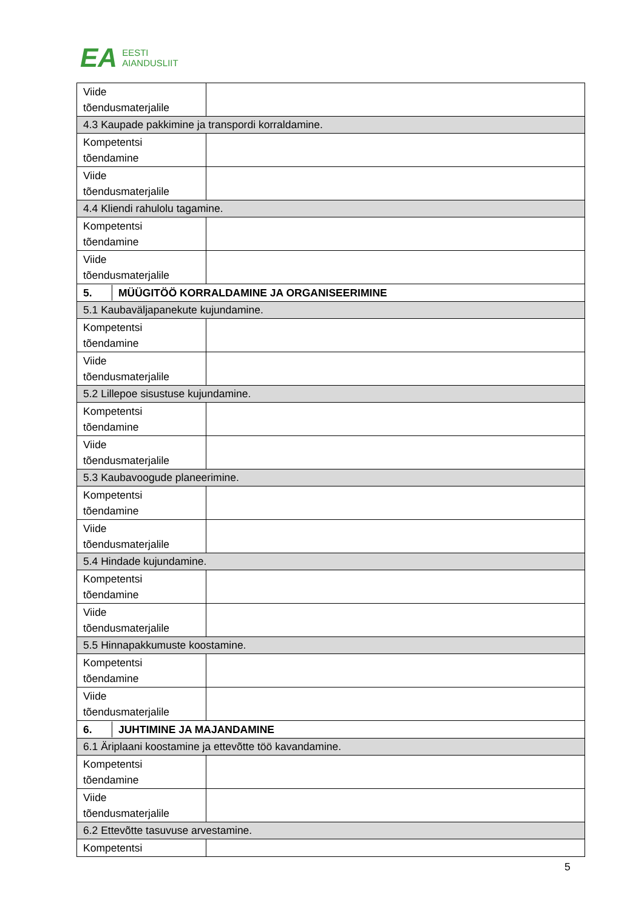EA
EESTI
AIANDUSLIIT
| Viide tõendusmaterjalile | |
| 4.3 Kaupade pakkimine ja transpordi korraldamine. | |
| Kompetentsi tõendamine | |
| Viide tõendusmaterjalile | |
| 4.4 Kliendi rahulolu tagamine. | |
| Kompetentsi tõendamine | |
| Viide tõendusmaterjalile | |
| 5. MÜÜGITÖÖ KORRALDAMINE JA ORGANISEERIMINE | |
| 5.1 Kaubaväljapanekute kujundamine. | |
| Kompetentsi tõendamine | |
| Viide tõendusmaterjalile | |
| 5.2 Lillepoe sisustuse kujundamine. | |
| Kompetentsi tõendamine | |
| Viide tõendusmaterjalile | |
| 5.3 Kaubavoogude planeerimine. | |
| Kompetentsi tõendamine | |
| Viide tõendusmaterjalile | |
| 5.4 Hindade kujundamine. | |
| Kompetentsi tõendamine | |
| Viide tõendusmaterjalile | |
| 5.5 Hinnapakkumuste koostamine. | |
| Kompetentsi tõendamine | |
| Viide tõendusmaterjalile | |
| 6. JUHTIMINE JA MAJANDAMINE | |
| 6.1 Äriplaani koostamine ja ettevõtte töö kavandamine. | |
| Kompetentsi tõendamine | |
| Viide tõendusmaterjalile | |
| 6.2 Ettevõtte tasuvuse arvestamine. | |
| Kompetentsi | |
5